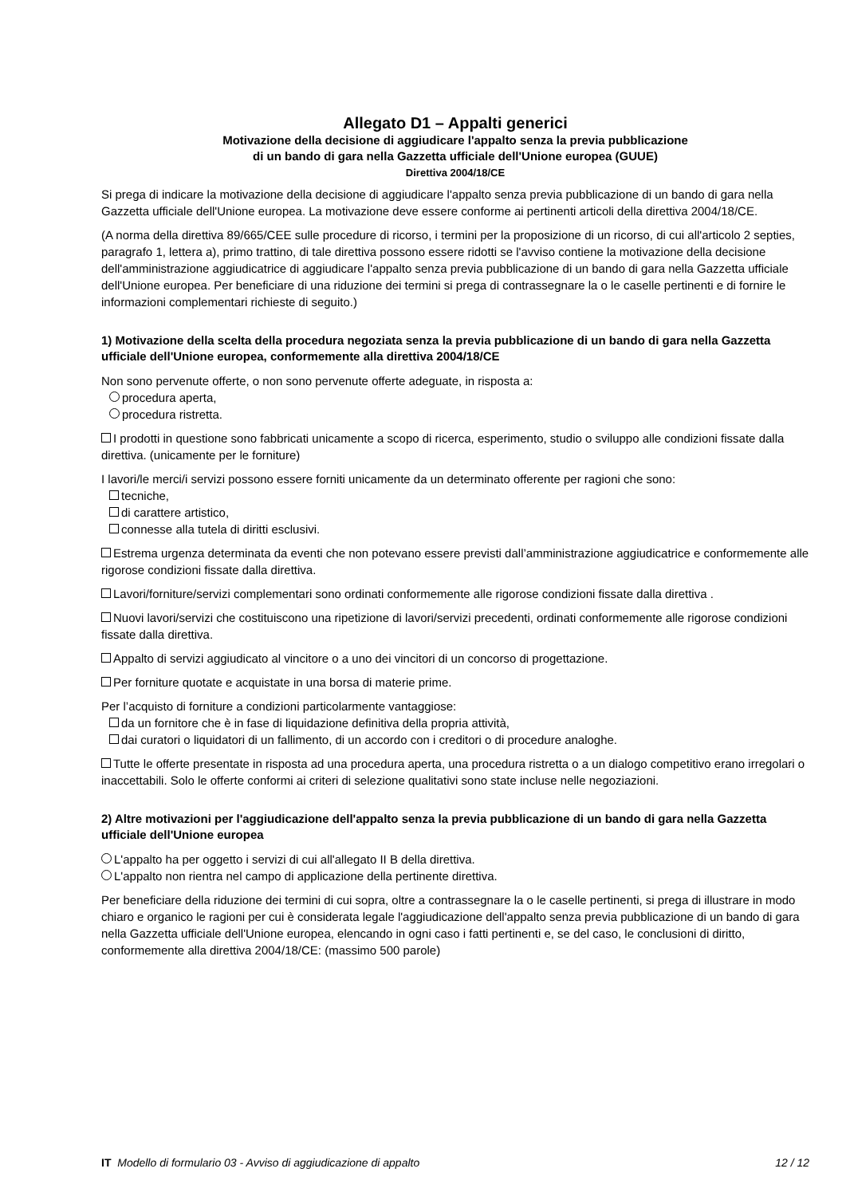Allegato D1 – Appalti generici
Motivazione della decisione di aggiudicare l'appalto senza la previa pubblicazione
di un bando di gara nella Gazzetta ufficiale dell'Unione europea (GUUE)
Direttiva 2004/18/CE
Si prega di indicare la motivazione della decisione di aggiudicare l'appalto senza previa pubblicazione di un bando di gara nella Gazzetta ufficiale dell'Unione europea. La motivazione deve essere conforme ai pertinenti articoli della direttiva 2004/18/CE.
(A norma della direttiva 89/665/CEE sulle procedure di ricorso, i termini per la proposizione di un ricorso, di cui all'articolo 2 septies, paragrafo 1, lettera a), primo trattino, di tale direttiva possono essere ridotti se l'avviso contiene la motivazione della decisione dell'amministrazione aggiudicatrice di aggiudicare l'appalto senza previa pubblicazione di un bando di gara nella Gazzetta ufficiale dell'Unione europea. Per beneficiare di una riduzione dei termini si prega di contrassegnare la o le caselle pertinenti e di fornire le informazioni complementari richieste di seguito.)
1) Motivazione della scelta della procedura negoziata senza la previa pubblicazione di un bando di gara nella Gazzetta ufficiale dell'Unione europea, conformemente alla direttiva 2004/18/CE
Non sono pervenute offerte, o non sono pervenute offerte adeguate, in risposta a:
procedura aperta,
procedura ristretta.
I prodotti in questione sono fabbricati unicamente a scopo di ricerca, esperimento, studio o sviluppo alle condizioni fissate dalla direttiva. (unicamente per le forniture)
I lavori/le merci/i servizi possono essere forniti unicamente da un determinato offerente per ragioni che sono:
tecniche,
di carattere artistico,
connesse alla tutela di diritti esclusivi.
Estrema urgenza determinata da eventi che non potevano essere previsti dall’amministrazione aggiudicatrice e conformemente alle rigorose condizioni fissate dalla direttiva.
Lavori/forniture/servizi complementari sono ordinati conformemente alle rigorose condizioni fissate dalla direttiva .
Nuovi lavori/servizi che costituiscono una ripetizione di lavori/servizi precedenti, ordinati conformemente alle rigorose condizioni fissate dalla direttiva.
Appalto di servizi aggiudicato al vincitore o a uno dei vincitori di un concorso di progettazione.
Per forniture quotate e acquistate in una borsa di materie prime.
Per l’acquisto di forniture a condizioni particolarmente vantaggiose:
da un fornitore che è in fase di liquidazione definitiva della propria attività,
dai curatori o liquidatori di un fallimento, di un accordo con i creditori o di procedure analoghe.
Tutte le offerte presentate in risposta ad una procedura aperta, una procedura ristretta o a un dialogo competitivo erano irregolari o inaccettabili. Solo le offerte conformi ai criteri di selezione qualitativi sono state incluse nelle negoziazioni.
2) Altre motivazioni per l'aggiudicazione dell'appalto senza la previa pubblicazione di un bando di gara nella Gazzetta ufficiale dell'Unione europea
L'appalto ha per oggetto i servizi di cui all'allegato II B della direttiva.
L'appalto non rientra nel campo di applicazione della pertinente direttiva.
Per beneficiare della riduzione dei termini di cui sopra, oltre a contrassegnare la o le caselle pertinenti, si prega di illustrare in modo chiaro e organico le ragioni per cui è considerata legale l'aggiudicazione dell'appalto senza previa pubblicazione di un bando di gara nella Gazzetta ufficiale dell'Unione europea, elencando in ogni caso i fatti pertinenti e, se del caso, le conclusioni di diritto, conformemente alla direttiva 2004/18/CE: (massimo 500 parole)
IT Modello di formulario 03 - Avviso di aggiudicazione di appalto 12 / 12